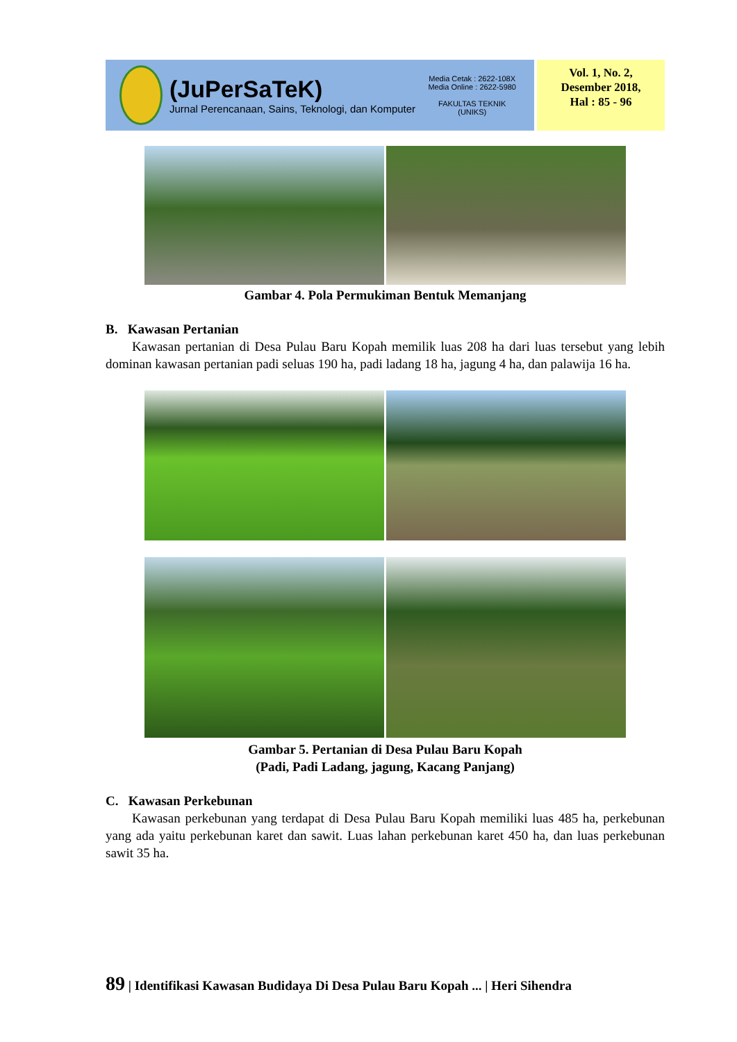(JuPerSaTeK)
Jurnal Perencanaan, Sains, Teknologi, dan Komputer
Media Cetak : 2622-108X
Media Online : 2622-5980
FAKULTAS TEKNIK
(UNIKS)
Vol. 1, No. 2,
Desember 2018,
Hal : 85 - 96
Gambar 4. Pola Permukiman Bentuk Memanjang
B. Kawasan Pertanian
Kawasan pertanian di Desa Pulau Baru Kopah memilik luas 208 ha dari luas tersebut yang lebih dominan kawasan pertanian padi seluas 190 ha, padi ladang 18 ha, jagung 4 ha, dan palawija 16 ha.
Gambar 5. Pertanian di Desa Pulau Baru Kopah
(Padi, Padi Ladang, jagung, Kacang Panjang)
C. Kawasan Perkebunan
Kawasan perkebunan yang terdapat di Desa Pulau Baru Kopah memiliki luas 485 ha, perkebunan yang ada yaitu perkebunan karet dan sawit. Luas lahan perkebunan karet 450 ha, dan luas perkebunan sawit 35 ha.
89 | Identifikasi Kawasan Budidaya Di Desa Pulau Baru Kopah ... | Heri Sihendra